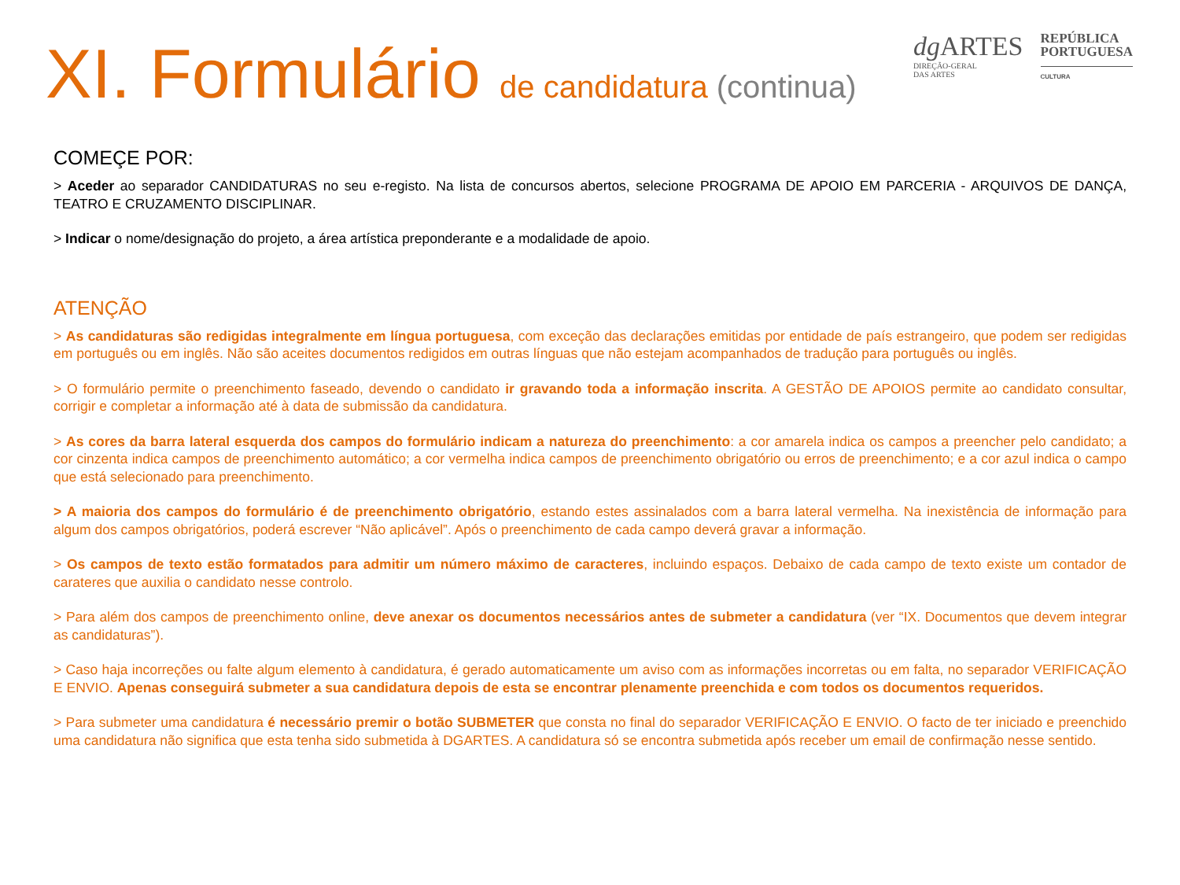XI. Formulário de candidatura (continua)
dg ARTES
DIREÇÃO-GERAL
DAS ARTES
REPÚBLICA
PORTUGUESA
CULTURA
COMEÇE POR:
> Aceder ao separador CANDIDATURAS no seu e-registo. Na lista de concursos abertos, selecione PROGRAMA DE APOIO EM PARCERIA - ARQUIVOS DE DANÇA, TEATRO E CRUZAMENTO DISCIPLINAR.
> Indicar o nome/designação do projeto, a área artística preponderante e a modalidade de apoio.
ATENÇÃO
> As candidaturas são redigidas integralmente em língua portuguesa, com exceção das declarações emitidas por entidade de país estrangeiro, que podem ser redigidas em português ou em inglês. Não são aceites documentos redigidos em outras línguas que não estejam acompanhados de tradução para português ou inglês.
> O formulário permite o preenchimento faseado, devendo o candidato ir gravando toda a informação inscrita. A GESTÃO DE APOIOS permite ao candidato consultar, corrigir e completar a informação até à data de submissão da candidatura.
> As cores da barra lateral esquerda dos campos do formulário indicam a natureza do preenchimento: a cor amarela indica os campos a preencher pelo candidato; a cor cinzenta indica campos de preenchimento automático; a cor vermelha indica campos de preenchimento obrigatório ou erros de preenchimento; e a cor azul indica o campo que está selecionado para preenchimento.
> A maioria dos campos do formulário é de preenchimento obrigatório, estando estes assinalados com a barra lateral vermelha. Na inexistência de informação para algum dos campos obrigatórios, poderá escrever “Não aplicável”. Após o preenchimento de cada campo deverá gravar a informação.
> Os campos de texto estão formatados para admitir um número máximo de caracteres, incluindo espaços. Debaixo de cada campo de texto existe um contador de carateres que auxilia o candidato nesse controlo.
> Para além dos campos de preenchimento online, deve anexar os documentos necessários antes de submeter a candidatura (ver “IX. Documentos que devem integrar as candidaturas”).
> Caso haja incorreções ou falte algum elemento à candidatura, é gerado automaticamente um aviso com as informações incorretas ou em falta, no separador VERIFICAÇÃO E ENVIO. Apenas conseguirá submeter a sua candidatura depois de esta se encontrar plenamente preenchida e com todos os documentos requeridos.
> Para submeter uma candidatura é necessário premir o botão SUBMETER que consta no final do separador VERIFICAÇÃO E ENVIO. O facto de ter iniciado e preenchido uma candidatura não significa que esta tenha sido submetida à DGARTES. A candidatura só se encontra submetida após receber um email de confirmação nesse sentido.